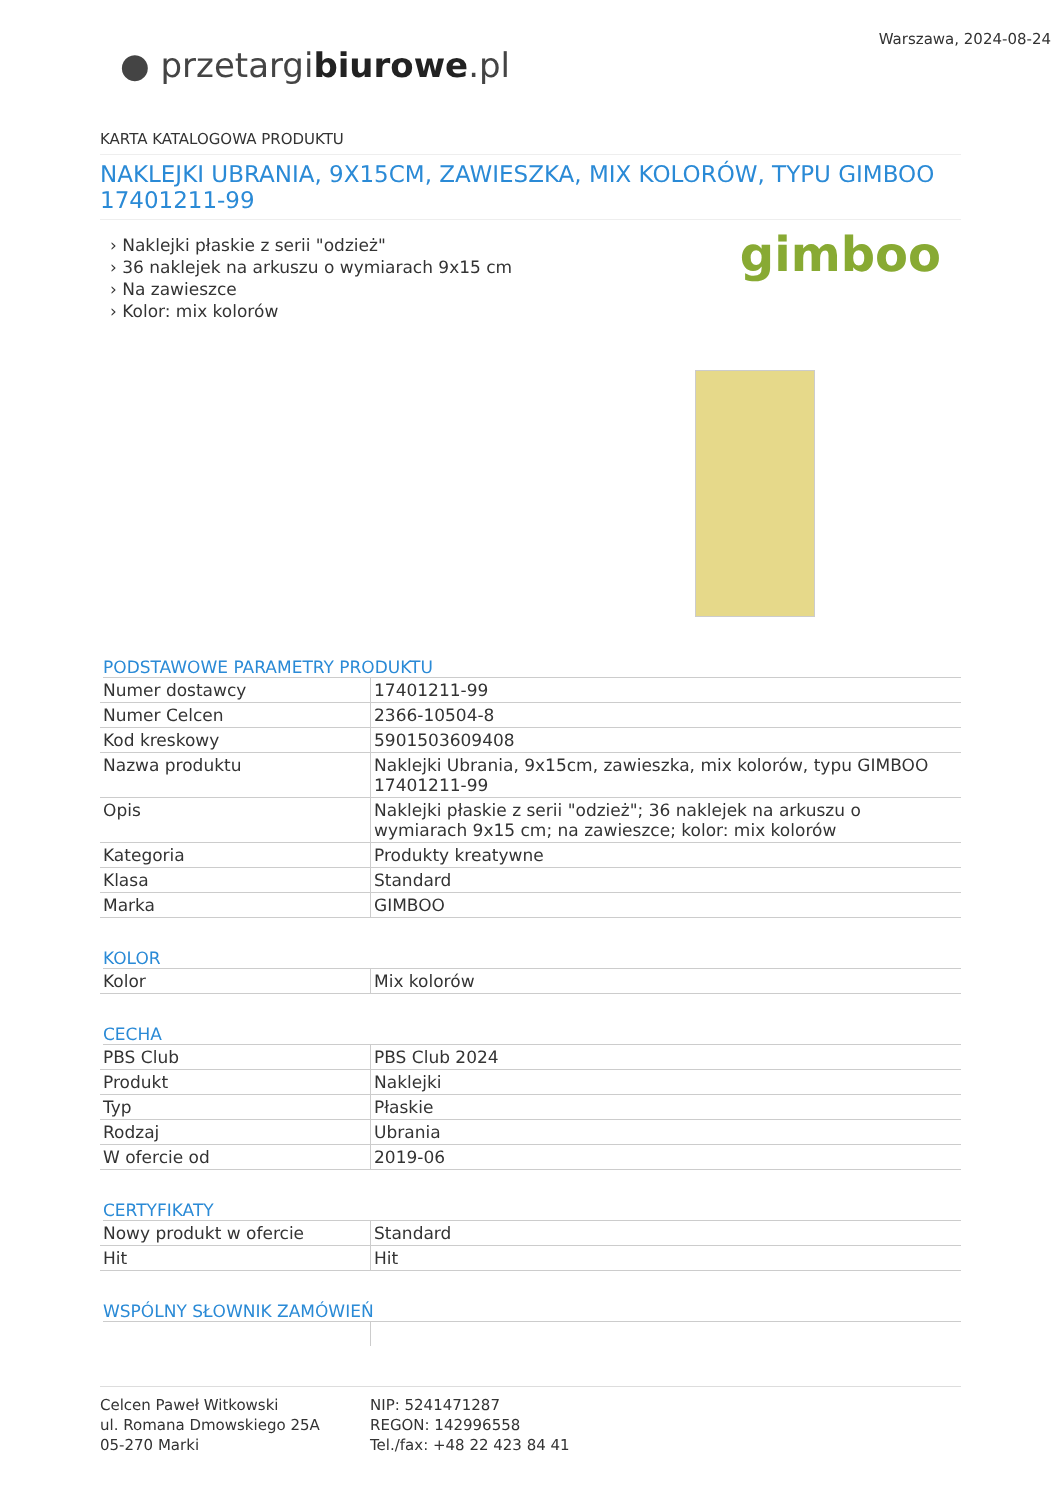● przetargibiurowe.pl
Warszawa, 2024-08-24
KARTA KATALOGOWA PRODUKTU
NAKLEJKI UBRANIA, 9X15CM, ZAWIESZKA, MIX KOLORÓW, TYPU GIMBOO 17401211-99
› Naklejki płaskie z serii "odzież"
› 36 naklejek na arkuszu o wymiarach 9x15 cm
› Na zawieszce
› Kolor: mix kolorów
gimboo
PODSTAWOWE PARAMETRY PRODUKTU
| Numer dostawcy | 17401211-99 |
| Numer Celcen | 2366-10504-8 |
| Kod kreskowy | 5901503609408 |
| Nazwa produktu | Naklejki Ubrania, 9x15cm, zawieszka, mix kolorów, typu GIMBOO 17401211-99 |
| Opis | Naklejki płaskie z serii "odzież"; 36 naklejek na arkuszu o wymiarach 9x15 cm; na zawieszce; kolor: mix kolorów |
| Kategoria | Produkty kreatywne |
| Klasa | Standard |
| Marka | GIMBOO |
KOLOR
| Kolor | Mix kolorów |
CECHA
| PBS Club | PBS Club 2024 |
| Produkt | Naklejki |
| Typ | Płaskie |
| Rodzaj | Ubrania |
| W ofercie od | 2019-06 |
CERTYFIKATY
| Nowy produkt w ofercie | Standard |
| Hit | Hit |
WSPÓLNY SŁOWNIK ZAMÓWIEŃ
Celcen Paweł Witkowski
ul. Romana Dmowskiego 25A
05-270 Marki
NIP: 5241471287
REGON: 142996558
Tel./fax: +48 22 423 84 41